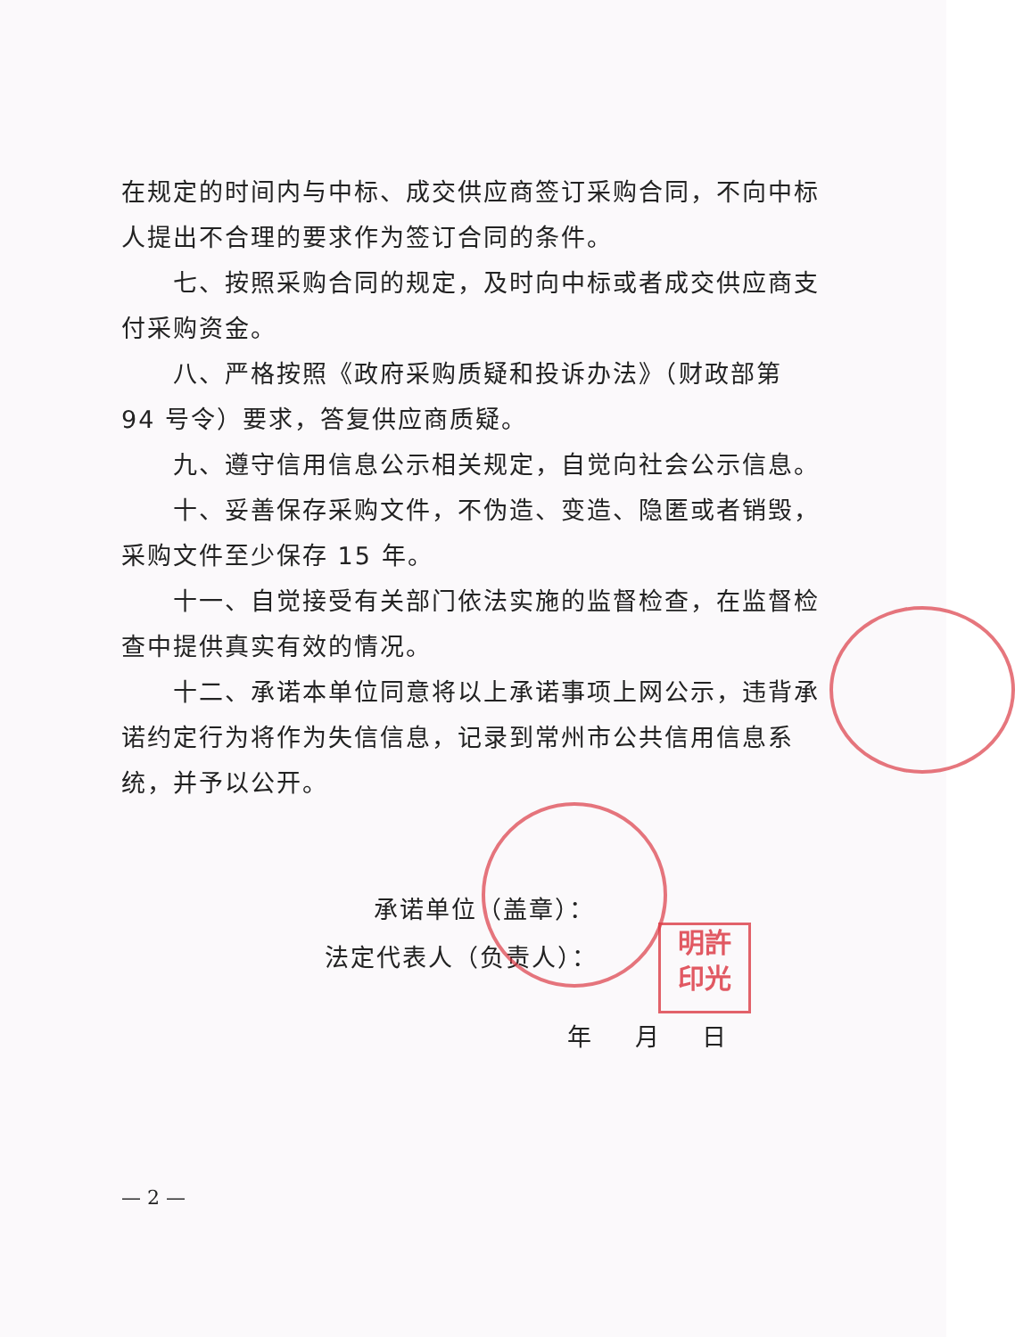在规定的时间内与中标、成交供应商签订采购合同，不向中标人提出不合理的要求作为签订合同的条件。
七、按照采购合同的规定，及时向中标或者成交供应商支付采购资金。
八、严格按照《政府采购质疑和投诉办法》（财政部第 94 号令）要求，答复供应商质疑。
九、遵守信用信息公示相关规定，自觉向社会公示信息。
十、妥善保存采购文件，不伪造、变造、隐匿或者销毁，采购文件至少保存 15 年。
十一、自觉接受有关部门依法实施的监督检查，在监督检查中提供真实有效的情况。
十二、承诺本单位同意将以上承诺事项上网公示，违背承诺约定行为将作为失信信息，记录到常州市公共信用信息系统，并予以公开。
承诺单位（盖章）：
法定代表人（负责人）：
年 月 日
— 2 —
明許
印光